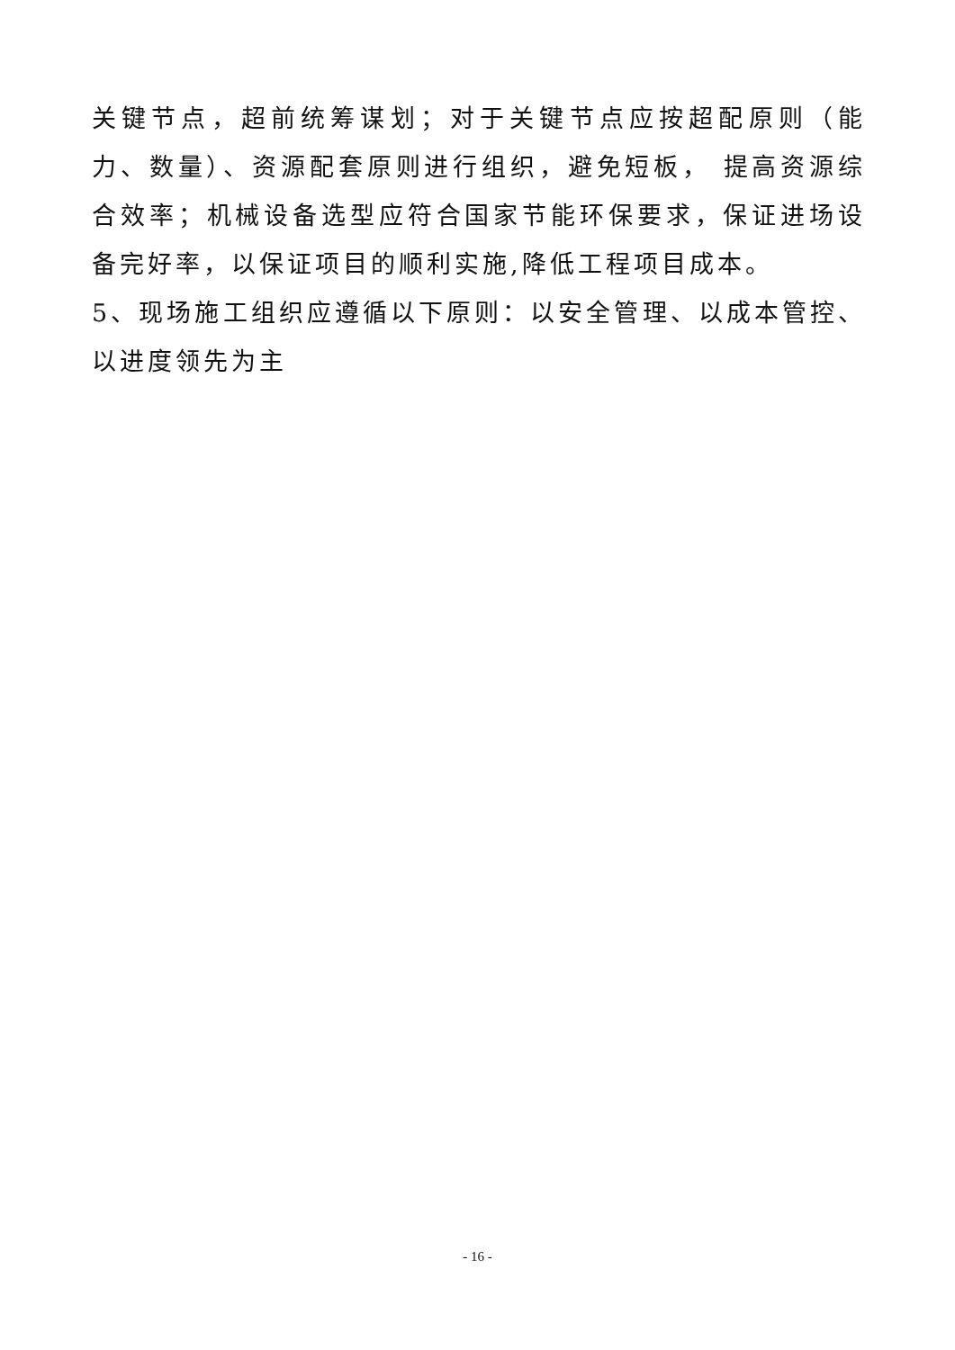关键节点，超前统筹谋划；对于关键节点应按超配原则（能力、数量）、资源配套原则进行组织，避免短板， 提高资源综合效率；机械设备选型应符合国家节能环保要求，保证进场设备完好率，以保证项目的顺利实施,降低工程项目成本。
5、现场施工组织应遵循以下原则：以安全管理、以成本管控、以进度领先为主
- 16 -